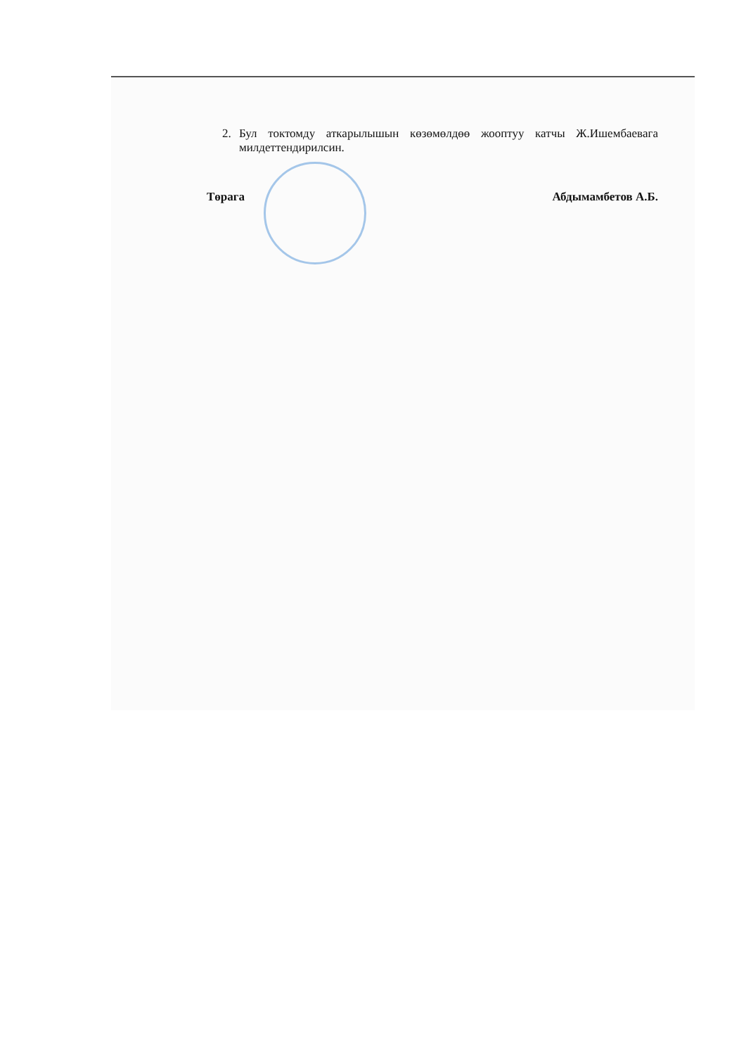2. Бул токтомду аткарылышын көзөмөлдөө жооптуу катчы Ж.Ишембаевага милдеттендирилсин.
Төрага Абдымамбетов А.Б.